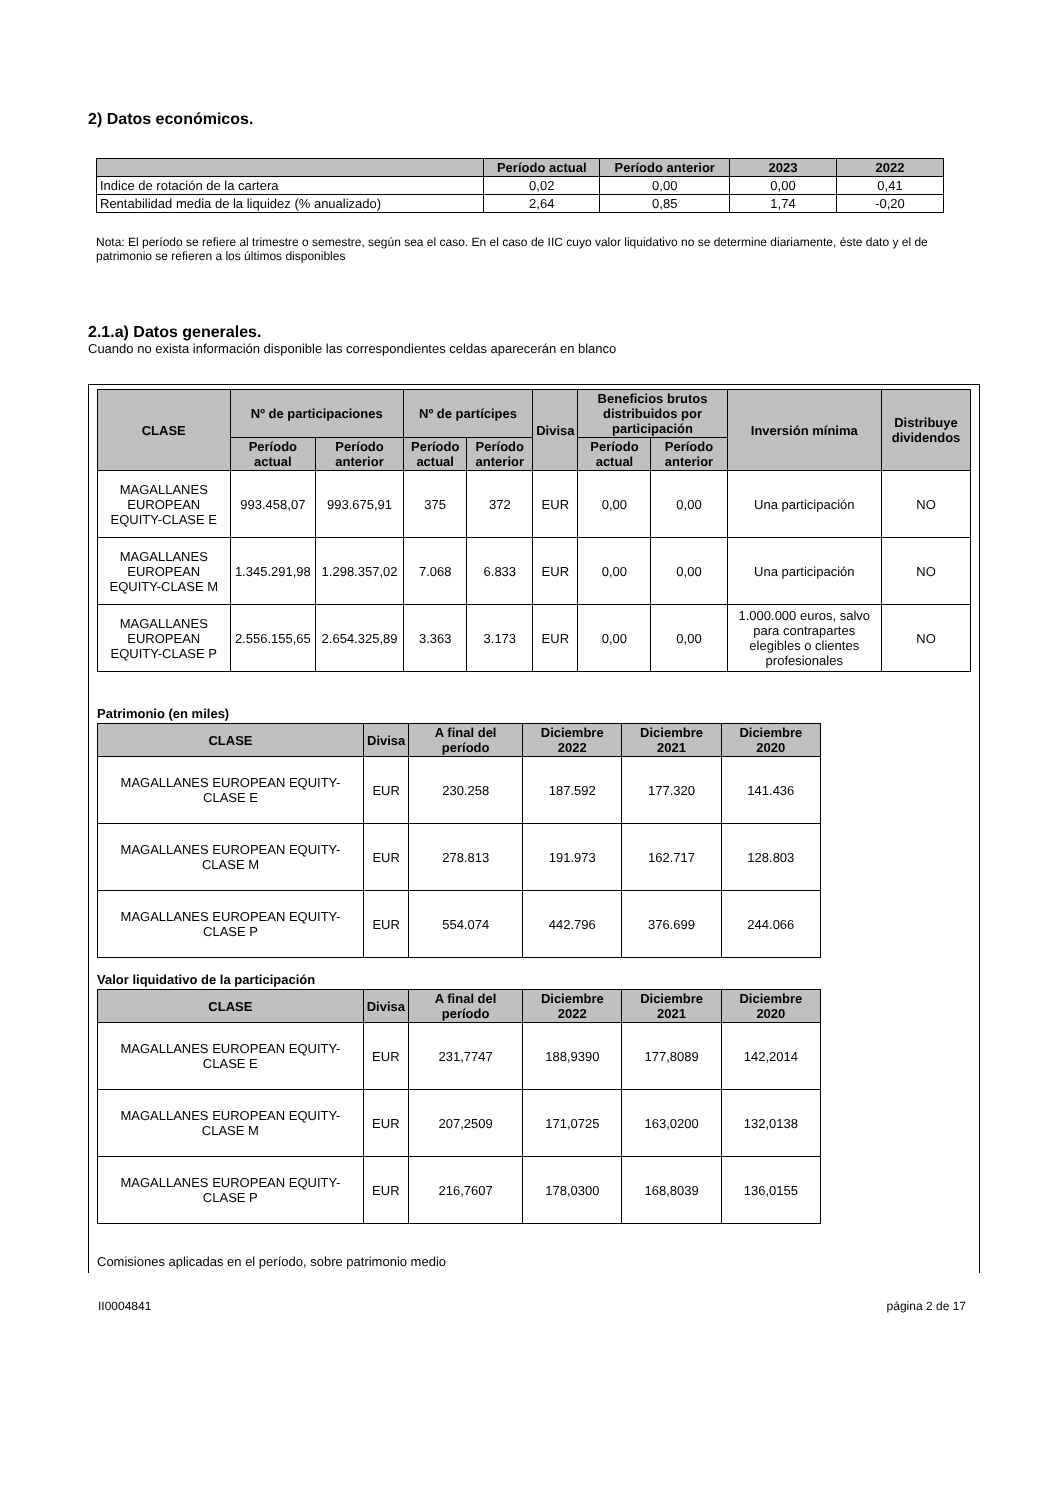2) Datos económicos.
| | Período actual | Período anterior | 2023 | 2022 |
| --- | --- | --- | --- | --- |
| Indice de rotación de la cartera | 0,02 | 0,00 | 0,00 | 0,41 |
| Rentabilidad media de la liquidez (% anualizado) | 2,64 | 0,85 | 1,74 | -0,20 |
Nota: El período se refiere al trimestre o semestre, según sea el caso. En el caso de IIC cuyo valor liquidativo no se determine diariamente, éste dato y el de patrimonio se refieren a los últimos disponibles
2.1.a) Datos generales.
Cuando no exista información disponible las correspondientes celdas aparecerán en blanco
| CLASE | Nº de participaciones | | Nº de partícipes | | Divisa | Beneficios brutos distribuidos por participación | | Inversión mínima | Distribuye dividendos |
| --- | --- | --- | --- | --- | --- | --- | --- | --- | --- |
| | Período actual | Período anterior | Período actual | Período anterior | | Período actual | Período anterior | | |
| MAGALLANES EUROPEAN EQUITY-CLASE E | 993.458,07 | 993.675,91 | 375 | 372 | EUR | 0,00 | 0,00 | Una participación | NO |
| MAGALLANES EUROPEAN EQUITY-CLASE M | 1.345.291,98 | 1.298.357,02 | 7.068 | 6.833 | EUR | 0,00 | 0,00 | Una participación | NO |
| MAGALLANES EUROPEAN EQUITY-CLASE P | 2.556.155,65 | 2.654.325,89 | 3.363 | 3.173 | EUR | 0,00 | 0,00 | 1.000.000 euros, salvo para contrapartes elegibles o clientes profesionales | NO |
Patrimonio (en miles)
| CLASE | Divisa | A final del período | Diciembre 2022 | Diciembre 2021 | Diciembre 2020 |
| --- | --- | --- | --- | --- | --- |
| MAGALLANES EUROPEAN EQUITY-CLASE E | EUR | 230.258 | 187.592 | 177.320 | 141.436 |
| MAGALLANES EUROPEAN EQUITY-CLASE M | EUR | 278.813 | 191.973 | 162.717 | 128.803 |
| MAGALLANES EUROPEAN EQUITY-CLASE P | EUR | 554.074 | 442.796 | 376.699 | 244.066 |
Valor liquidativo de la participación
| CLASE | Divisa | A final del período | Diciembre 2022 | Diciembre 2021 | Diciembre 2020 |
| --- | --- | --- | --- | --- | --- |
| MAGALLANES EUROPEAN EQUITY-CLASE E | EUR | 231,7747 | 188,9390 | 177,8089 | 142,2014 |
| MAGALLANES EUROPEAN EQUITY-CLASE M | EUR | 207,2509 | 171,0725 | 163,0200 | 132,0138 |
| MAGALLANES EUROPEAN EQUITY-CLASE P | EUR | 216,7607 | 178,0300 | 168,8039 | 136,0155 |
Comisiones aplicadas en el período, sobre patrimonio medio
II0004841 página 2 de 17